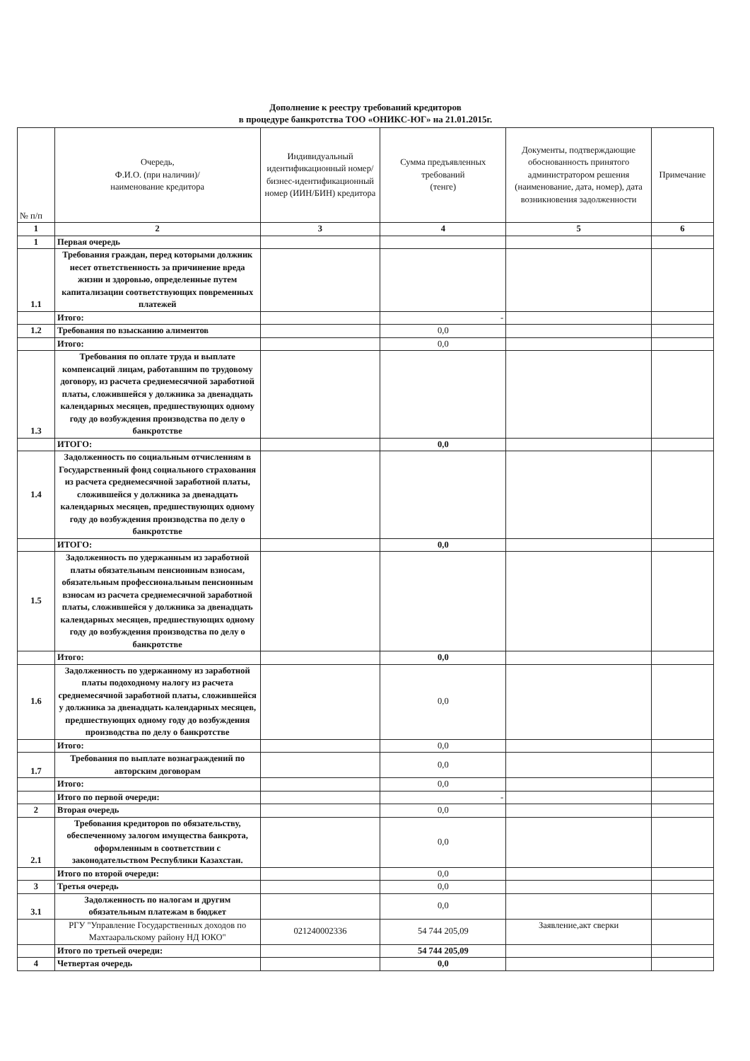Дополнение к реестру требований кредиторов
в процедуре банкротства ТОО «ОНИКС-ЮГ» на 21.01.2015г.
| № п/п | Очередь, Ф.И.О. (при наличии)/ наименование кредитора | Индивидуальный идентификационный номер/ бизнес-идентификационный номер (ИИН/БИН) кредитора | Сумма предъявленных требований (тенге) | Документы, подтверждающие обоснованность принятого администратором решения (наименование, дата, номер), дата возникновения задолженности | Примечание |
| --- | --- | --- | --- | --- | --- |
| 1 | 2 | 3 | 4 | 5 | 6 |
| 1 | Первая очередь | | | | |
| 1.1 | Требования граждан, перед которыми должник несет ответственность за причинение вреда жизни и здоровью, определенные путем капитализации соответствующих повременных платежей | | | | |
| | Итого: | | - | | |
| 1.2 | Требования по взысканию алиментов | | 0,0 | | |
| | Итого: | | 0,0 | | |
| 1.3 | Требования по оплате труда и выплате компенсаций лицам, работавшим по трудовому договору, из расчета среднемесячной заработной платы, сложившейся у должника за двенадцать календарных месяцев, предшествующих одному году до возбуждения производства по делу о банкротстве | | | | |
| | ИТОГО: | | 0,0 | | |
| 1.4 | Задолженность по социальным отчислениям в Государственный фонд социального страхования из расчета среднемесячной заработной платы, сложившейся у должника за двенадцать календарных месяцев, предшествующих одному году до возбуждения производства по делу о банкротстве | | | | |
| | ИТОГО: | | 0,0 | | |
| 1.5 | Задолженность по удержанным из заработной платы обязательным пенсионным взносам, обязательным профессиональным пенсионным взносам из расчета среднемесячной заработной платы, сложившейся у должника за двенадцать календарных месяцев, предшествующих одному году до возбуждения производства по делу о банкротстве | | | | |
| | Итого: | | 0,0 | | |
| 1.6 | Задолженность по удержанному из заработной платы подоходному налогу из расчета среднемесячной заработной платы, сложившейся у должника за двенадцать календарных месяцев, предшествующих одному году до возбуждения производства по делу о банкротстве | | 0,0 | | |
| | Итого: | | 0,0 | | |
| 1.7 | Требования по выплате вознаграждений по авторским договорам | | 0,0 | | |
| | Итого: | | 0,0 | | |
| | Итого по первой очереди: | | - | | |
| 2 | Вторая очередь | | 0,0 | | |
| 2.1 | Требования кредиторов по обязательству, обеспеченному залогом имущества банкрота, оформленным в соответствии с законодательством Республики Казахстан. | | 0,0 | | |
| | Итого по второй очереди: | | 0,0 | | |
| 3 | Третья очередь | | 0,0 | | |
| 3.1 | Задолженность по налогам и другим обязательным платежам в бюджет | | 0,0 | | |
| | РГУ "Управление Государственных доходов по Махтааральскому району НД ЮКО" | 021240002336 | 54 744 205,09 | Заявление,акт сверки | |
| | Итого по третьей очереди: | | 54 744 205,09 | | |
| 4 | Четвертая очередь | | 0,0 | | |